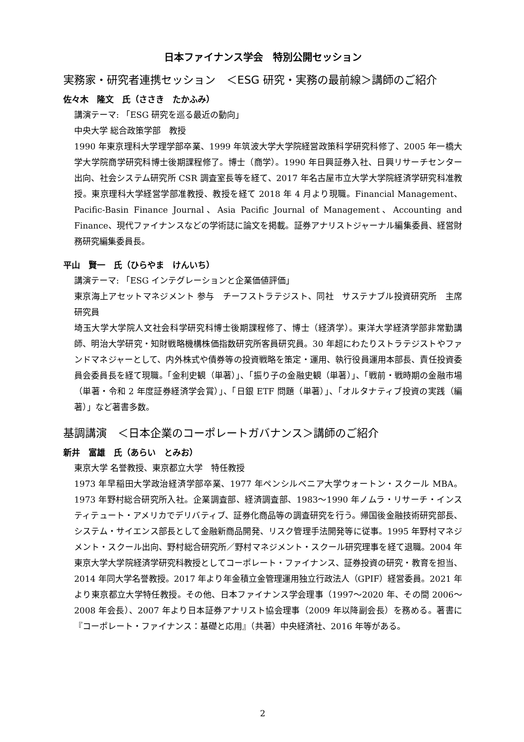日本ファイナンス学会　特別公開セッション
実務家・研究者連携セッション　＜ESG 研究・実務の最前線＞講師のご紹介
佐々木　隆文　氏（ささき　たかふみ）
講演テーマ: 「ESG 研究を巡る最近の動向」
中央大学 総合政策学部　教授
1990 年東京理科大学理学部卒業、1999 年筑波大学大学院経営政策科学研究科修了、2005 年一橋大学大学院商学研究科博士後期課程修了。博士（商学）。1990 年日興証券入社、日興リサーチセンター出向、社会システム研究所 CSR 調査室長等を経て、2017 年名古屋市立大学大学院経済学研究科准教授。東京理科大学経営学部准教授、教授を経て 2018 年 4 月より現職。Financial Management、Pacific-Basin Finance Journal、Asia Pacific Journal of Management、Accounting and Finance、現代ファイナンスなどの学術誌に論文を掲載。証券アナリストジャーナル編集委員、経営財務研究編集委員長。
平山　賢一　氏（ひらやま　けんいち）
講演テーマ: 「ESG インテグレーションと企業価値評価」
東京海上アセットマネジメント 参与　チーフストラテジスト、同社　サステナブル投資研究所　主席研究員
埼玉大学大学院人文社会科学研究科博士後期課程修了、博士（経済学）。東洋大学経済学部非常勤講師、明治大学研究・知財戦略機構株価指数研究所客員研究員。30 年超にわたりストラテジストやファンドマネジャーとして、内外株式や債券等の投資戦略を策定・運用、執行役員運用本部長、責任投資委員会委員長を経て現職。「金利史観（単著）」、「振り子の金融史観（単著）」、「戦前・戦時期の金融市場（単著・令和 2 年度証券経済学会賞）」、「日銀 ETF 問題（単著）」、「オルタナティブ投資の実践（編著）」など著書多数。
基調講演　＜日本企業のコーポレートガバナンス＞講師のご紹介
新井　富雄　氏（あらい　とみお）
東京大学 名誉教授、東京都立大学　特任教授
1973 年早稲田大学政治経済学部卒業、1977 年ペンシルベニア大学ウォートン・スクール MBA。1973 年野村総合研究所入社。企業調査部、経済調査部、1983～1990 年ノムラ・リサーチ・インスティテュート・アメリカでデリバティブ、証券化商品等の調査研究を行う。帰国後金融技術研究部長、システム・サイエンス部長として金融新商品開発、リスク管理手法開発等に従事。1995 年野村マネジメント・スクール出向、野村総合研究所／野村マネジメント・スクール研究理事を経て退職。2004 年東京大学大学院経済学研究科教授としてコーポレート・ファイナンス、証券投資の研究・教育を担当、2014 年同大学名誉教授。2017 年より年金積立金管理運用独立行政法人（GPIF）経営委員。2021 年より東京都立大学特任教授。その他、日本ファイナンス学会理事（1997～2020 年、その間 2006～2008 年会長）、2007 年より日本証券アナリスト協会理事（2009 年以降副会長）を務める。著書に『コーポレート・ファイナンス：基礎と応用』（共著）中央経済社、2016 年等がある。
2